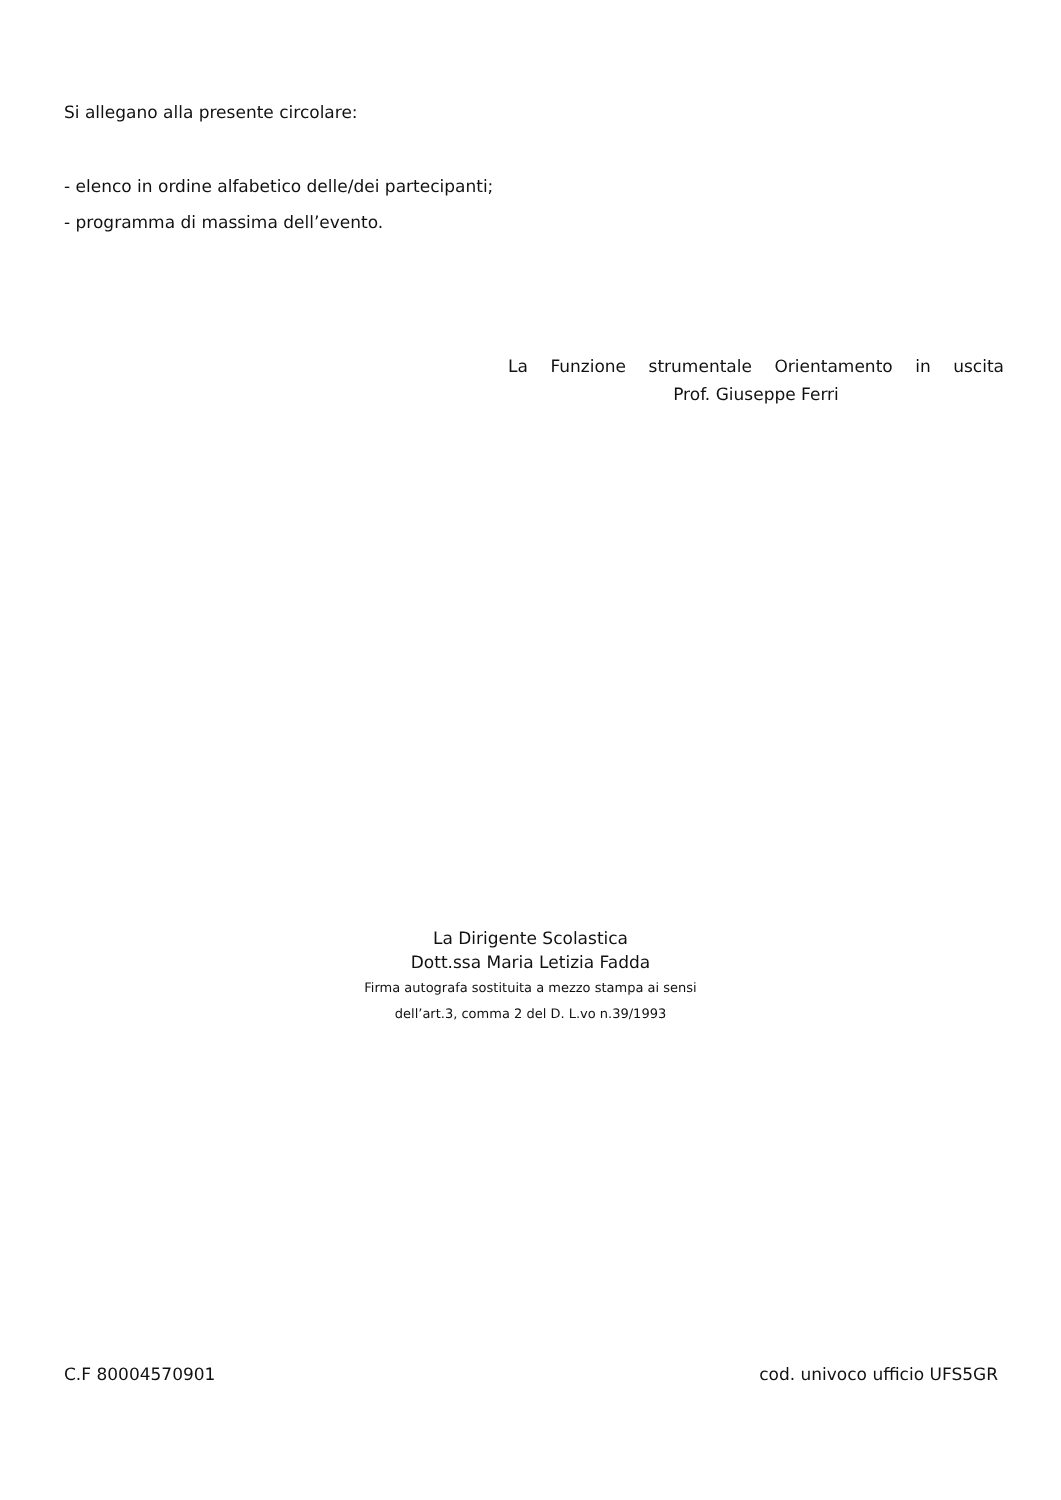Si allegano alla presente circolare:
- elenco in ordine alfabetico delle/dei partecipanti;
- programma di massima dell’evento.
La Funzione strumentale Orientamento in uscita
Prof. Giuseppe Ferri
La Dirigente Scolastica
Dott.ssa Maria Letizia Fadda
Firma autografa sostituita a mezzo stampa ai sensi
dell’art.3, comma 2 del D. L.vo n.39/1993
C.F 80004570901 cod. univoco ufficio UFS5GR